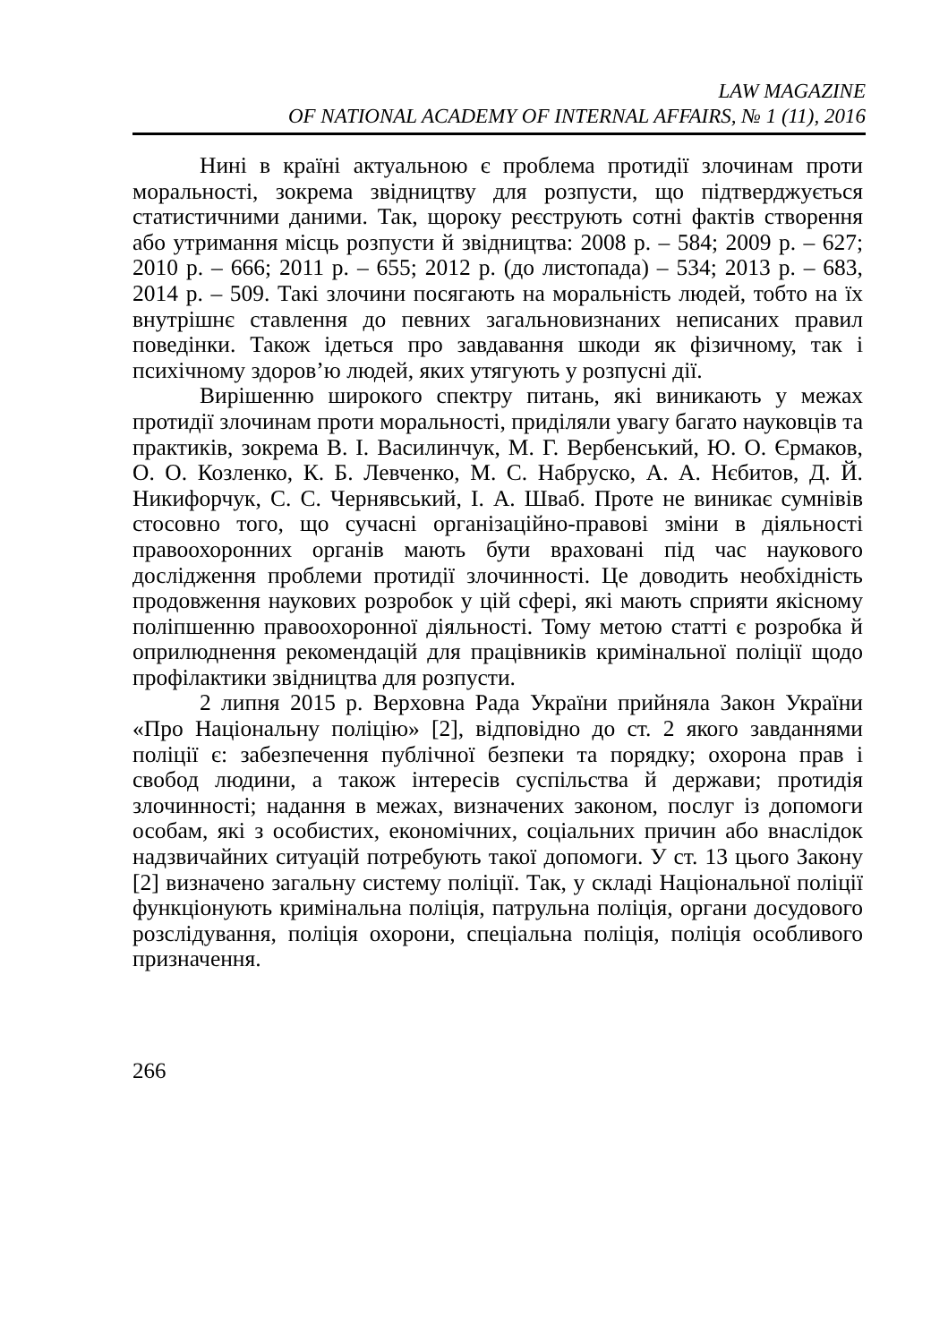LAW MAGAZINE
OF NATIONAL ACADEMY OF INTERNAL AFFAIRS, № 1 (11), 2016
Нині в країні актуальною є проблема протидії злочинам проти моральності, зокрема звідництву для розпусти, що підтверджується статистичними даними. Так, щороку реєструють сотні фактів створення або утримання місць розпусти й звідництва: 2008 р. – 584; 2009 р. – 627; 2010 р. – 666; 2011 р. – 655; 2012 р. (до листопада) – 534; 2013 р. – 683, 2014 р. – 509. Такі злочини посягають на моральність людей, тобто на їх внутрішнє ставлення до певних загальновизнаних неписаних правил поведінки. Також ідеться про завдавання шкоди як фізичному, так і психічному здоров’ю людей, яких утягують у розпусні дії.
Вирішенню широкого спектру питань, які виникають у межах протидії злочинам проти моральності, приділяли увагу багато науковців та практиків, зокрема В. І. Василинчук, М. Г. Вербенський, Ю. О. Єрмаков, О. О. Козленко, К. Б. Левченко, М. С. Набруско, А. А. Нєбитов, Д. Й. Никифорчук, С. С. Чернявський, І. А. Шваб. Проте не виникає сумнівів стосовно того, що сучасні організаційно-правові зміни в діяльності правоохоронних органів мають бути враховані під час наукового дослідження проблеми протидії злочинності. Це доводить необхідність продовження наукових розробок у цій сфері, які мають сприяти якісному поліпшенню правоохоронної діяльності. Тому метою статті є розробка й оприлюднення рекомендацій для працівників кримінальної поліції щодо профілактики звідництва для розпусти.
2 липня 2015 р. Верховна Рада України прийняла Закон України «Про Національну поліцію» [2], відповідно до ст. 2 якого завданнями поліції є: забезпечення публічної безпеки та порядку; охорона прав і свобод людини, а також інтересів суспільства й держави; протидія злочинності; надання в межах, визначених законом, послуг із допомоги особам, які з особистих, економічних, соціальних причин або внаслідок надзвичайних ситуацій потребують такої допомоги. У ст. 13 цього Закону [2] визначено загальну систему поліції. Так, у складі Національної поліції функціонують кримінальна поліція, патрульна поліція, органи досудового розслідування, поліція охорони, спеціальна поліція, поліція особливого призначення.
266